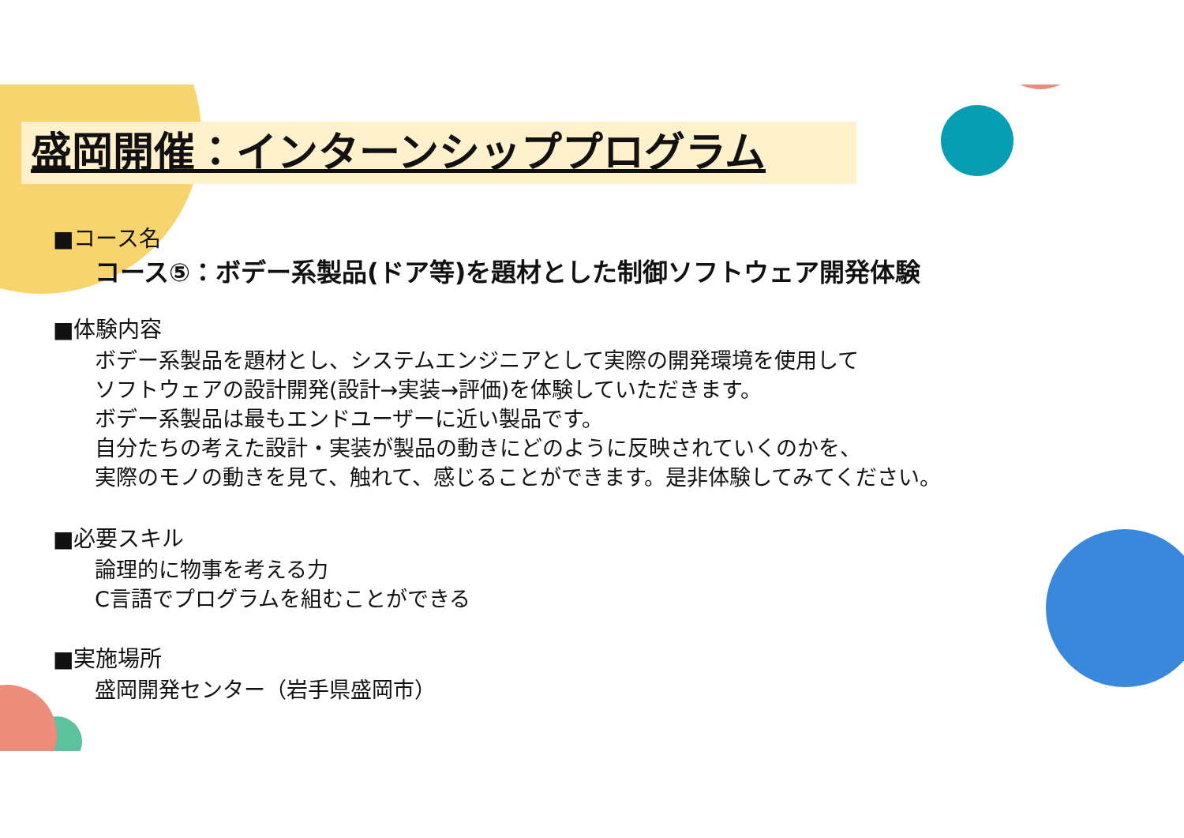盛岡開催：インターンシッププログラム
■コース名
コース⑤：ボデー系製品(ドア等)を題材とした制御ソフトウェア開発体験
■体験内容
ボデー系製品を題材とし、システムエンジニアとして実際の開発環境を使用して
ソフトウェアの設計開発(設計→実装→評価)を体験していただきます。
ボデー系製品は最もエンドユーザーに近い製品です。
自分たちの考えた設計・実装が製品の動きにどのように反映されていくのかを、
実際のモノの動きを見て、触れて、感じることができます。是非体験してみてください。
■必要スキル
論理的に物事を考える力
C言語でプログラムを組むことができる
■実施場所
盛岡開発センター（岩手県盛岡市）